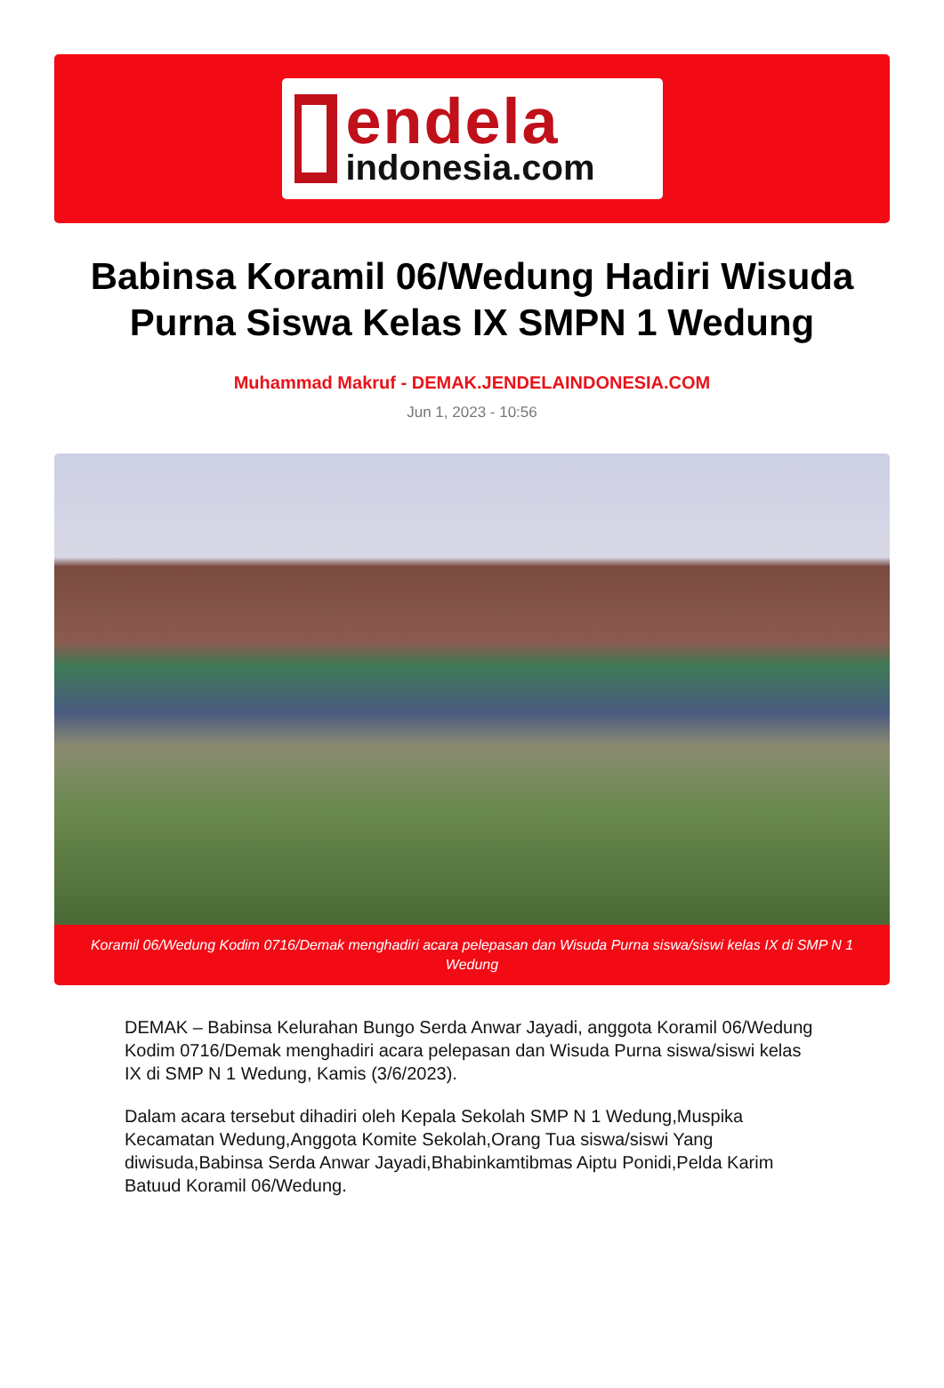endela
indonesia.com
Babinsa Koramil 06/Wedung Hadiri Wisuda Purna Siswa Kelas IX SMPN 1 Wedung
Muhammad Makruf - DEMAK.JENDELAINDONESIA.COM
Jun 1, 2023 - 10:56
Koramil 06/Wedung Kodim 0716/Demak menghadiri acara pelepasan dan Wisuda Purna siswa/siswi kelas IX di SMP N 1 Wedung
DEMAK – Babinsa Kelurahan Bungo Serda Anwar Jayadi, anggota Koramil 06/Wedung Kodim 0716/Demak menghadiri acara pelepasan dan Wisuda Purna siswa/siswi kelas IX di SMP N 1 Wedung, Kamis (3/6/2023).
Dalam acara tersebut dihadiri oleh Kepala Sekolah SMP N 1 Wedung,Muspika Kecamatan Wedung,Anggota Komite Sekolah,Orang Tua siswa/siswi Yang diwisuda,Babinsa Serda Anwar Jayadi,Bhabinkamtibmas Aiptu Ponidi,Pelda Karim Batuud Koramil 06/Wedung.